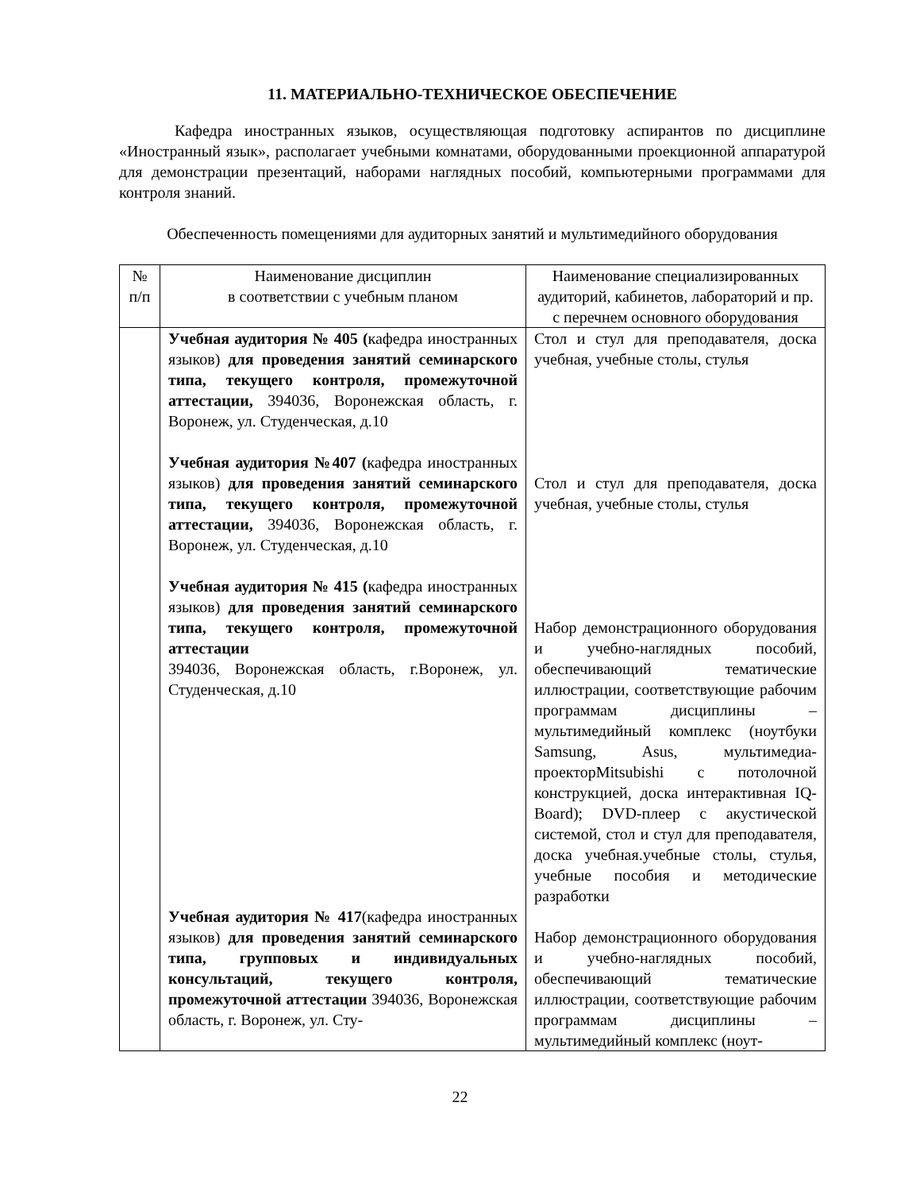11. МАТЕРИАЛЬНО-ТЕХНИЧЕСКОЕ ОБЕСПЕЧЕНИЕ
Кафедра иностранных языков, осуществляющая подготовку аспирантов по дисциплине «Иностранный язык», располагает учебными комнатами, оборудованными проекционной аппаратурой для демонстрации презентаций, наборами наглядных пособий, компьютерными программами для контроля знаний.
Обеспеченность помещениями для аудиторных занятий и мультимедийного оборудования
| № п/п | Наименование дисциплин в соответствии с учебным планом | Наименование специализированных аудиторий, кабинетов, лабораторий и пр. с перечнем основного оборудования |
| --- | --- | --- |
| | Учебная аудитория № 405 ( кафедра иностранных языков) для проведения занятий семинарского типа, текущего контроля, промежуточной аттестации, 394036, Воронежская область, г. Воронеж, ул. Студенческая, д.10 Учебная аудитория №407 ( кафедра иностранных языков) для проведения занятий семинарского типа, текущего контроля, промежуточной аттестации, 394036, Воронежская область, г. Воронеж, ул. Студенческая, д.10 Учебная аудитория № 415 ( кафедра иностранных языков) для проведения занятий семинарского типа, текущего контроля, промежуточной аттестации 394036, Воронежская область, г.Воронеж, ул. Студенческая, д.10 Учебная аудитория № 417 (кафедра иностранных языков) для проведения занятий семинарского типа, групповых и индивидуальных консультаций, текущего контроля, промежуточной аттестации 394036, Воронежская область, г. Воронеж, ул. Сту- | Стол и стул для преподавателя, доска учебная, учебные столы, стулья Стол и стул для преподавателя, доска учебная, учебные столы, стулья Набор демонстрационного оборудования и учебно-наглядных пособий, обеспечивающий тематические иллюстрации, соответствующие рабочим программам дисциплины – мультимедийный комплекс (ноутбуки Samsung, Asus, мультимедиа-проекторMitsubishi с потолочной конструкцией, доска интерактивная IQ-Board); DVD-плеер с акустической системой, стол и стул для преподавателя, доска учебная.учебные столы, стулья, учебные пособия и методические разработки Набор демонстрационного оборудования и учебно-наглядных пособий, обеспечивающий тематические иллюстрации, соответствующие рабочим программам дисциплины – мультимедийный комплекс (ноут- |
22